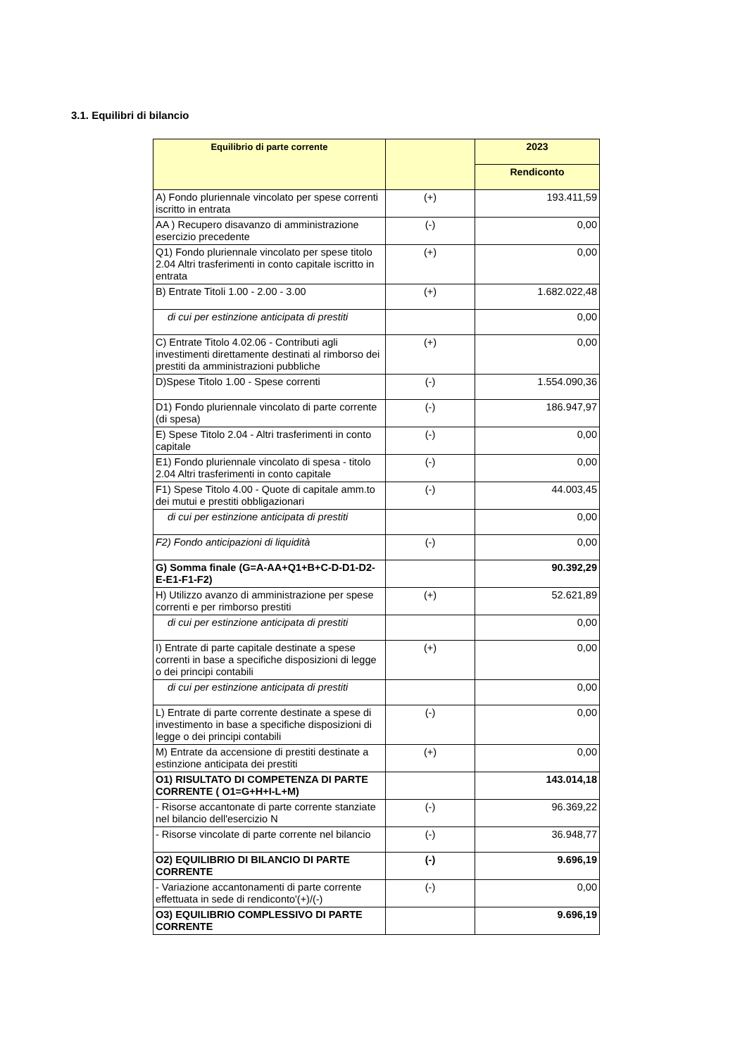3.1. Equilibri di bilancio
| Equilibrio di parte corrente | | 2023 |
| --- | --- | --- |
| | | Rendiconto |
| A) Fondo pluriennale vincolato per spese correnti iscritto in entrata | (+) | 193.411,59 |
| AA ) Recupero disavanzo di amministrazione esercizio precedente | (-) | 0,00 |
| Q1) Fondo pluriennale vincolato per spese titolo 2.04 Altri trasferimenti in conto capitale iscritto in entrata | (+) | 0,00 |
| B) Entrate Titoli 1.00 - 2.00 - 3.00 | (+) | 1.682.022,48 |
| di cui per estinzione anticipata di prestiti | | 0,00 |
| C) Entrate Titolo 4.02.06 - Contributi agli investimenti direttamente destinati al rimborso dei prestiti da amministrazioni pubbliche | (+) | 0,00 |
| D)Spese Titolo 1.00 - Spese correnti | (-) | 1.554.090,36 |
| D1) Fondo pluriennale vincolato di parte corrente (di spesa) | (-) | 186.947,97 |
| E) Spese Titolo 2.04 - Altri trasferimenti in conto capitale | (-) | 0,00 |
| E1) Fondo pluriennale vincolato di spesa - titolo 2.04 Altri trasferimenti in conto capitale | (-) | 0,00 |
| F1) Spese Titolo 4.00 - Quote di capitale amm.to dei mutui e prestiti obbligazionari | (-) | 44.003,45 |
| di cui per estinzione anticipata di prestiti | | 0,00 |
| F2) Fondo anticipazioni di liquidità | (-) | 0,00 |
| G) Somma finale (G=A-AA+Q1+B+C-D-D1-D2-E-E1-F1-F2) | | 90.392,29 |
| H) Utilizzo avanzo di amministrazione per spese correnti e per rimborso prestiti | (+) | 52.621,89 |
| di cui per estinzione anticipata di prestiti | | 0,00 |
| I) Entrate di parte capitale destinate a spese correnti in base a specifiche disposizioni di legge o dei principi contabili | (+) | 0,00 |
| di cui per estinzione anticipata di prestiti | | 0,00 |
| L) Entrate di parte corrente destinate a spese di investimento in base a specifiche disposizioni di legge o dei principi contabili | (-) | 0,00 |
| M) Entrate da accensione di prestiti destinate a estinzione anticipata dei prestiti | (+) | 0,00 |
| O1) RISULTATO DI COMPETENZA DI PARTE CORRENTE ( O1=G+H+I-L+M) | | 143.014,18 |
| - Risorse accantonate di parte corrente stanziate nel bilancio dell'esercizio N | (-) | 96.369,22 |
| - Risorse vincolate di parte corrente nel bilancio | (-) | 36.948,77 |
| O2) EQUILIBRIO DI BILANCIO DI PARTE CORRENTE | (-) | 9.696,19 |
| - Variazione accantonamenti di parte corrente effettuata in sede di rendiconto'(+)/(-) | (-) | 0,00 |
| O3) EQUILIBRIO COMPLESSIVO DI PARTE CORRENTE | | 9.696,19 |